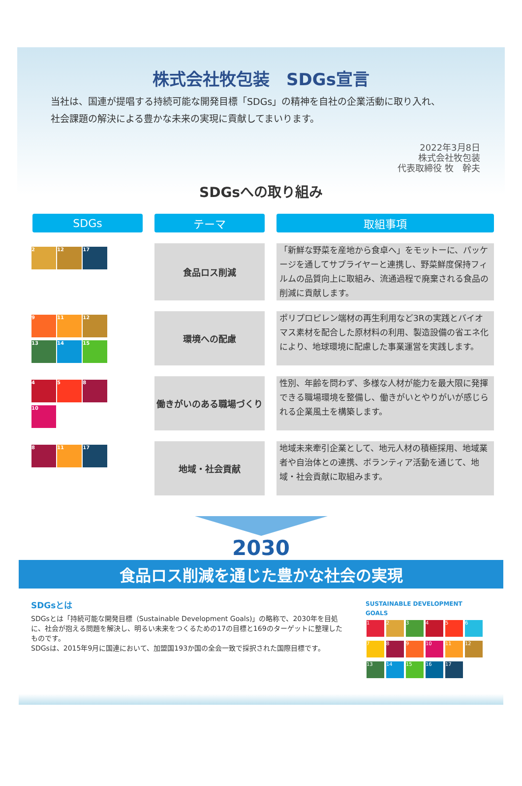株式会社牧包装　SDGs宣言
当社は、国連が提唱する持続可能な開発目標「SDGs」の精神を自社の企業活動に取り入れ、
社会課題の解決による豊かな未来の実現に貢献してまいります。
2022年3月8日
株式会社牧包装
代表取締役 牧　幹夫
SDGsへの取り組み
| SDGs | テーマ | 取組事項 |
| --- | --- | --- |
| 2 12 17 | 食品ロス削減 | 「新鮮な野菜を産地から食卓へ」をモットーに、パッケージを通してサプライヤーと連携し、野菜鮮度保持フィルムの品質向上に取組み、流通過程で廃棄される食品の削減に貢献します。 |
| 9 11 12 13 14 15 | 環境への配慮 | ポリプロピレン端材の再生利用など3Rの実践とバイオマス素材を配合した原材料の利用、製造設備の省エネ化により、地球環境に配慮した事業運営を実践します。 |
| 4 5 8 10 | 働きがいのある職場づくり | 性別、年齢を問わず、多様な人材が能力を最大限に発揮できる職場環境を整備し、働きがいとやりがいが感じられる企業風土を構築します。 |
| 8 11 17 | 地域・社会貢献 | 地域未来牽引企業として、地元人材の積極採用、地域業者や自治体との連携、ボランティア活動を通じて、地域・社会貢献に取組みます。 |
2030
食品ロス削減を通じた豊かな社会の実現
SDGsとは
SDGsとは「持続可能な開発目標（Sustainable Development Goals)」の略称で、2030年を目処に、社会が抱える問題を解決し、明るい未来をつくるための17の目標と169のターゲットに整理したものです。
SDGsは、2015年9月に国連において、加盟国193か国の全会一致で採択された国際目標です。
SUSTAINABLE DEVELOPMENT GOALS
1 2 3 4 5 6 7 8 9 10 11 12 13 14 15 16 17